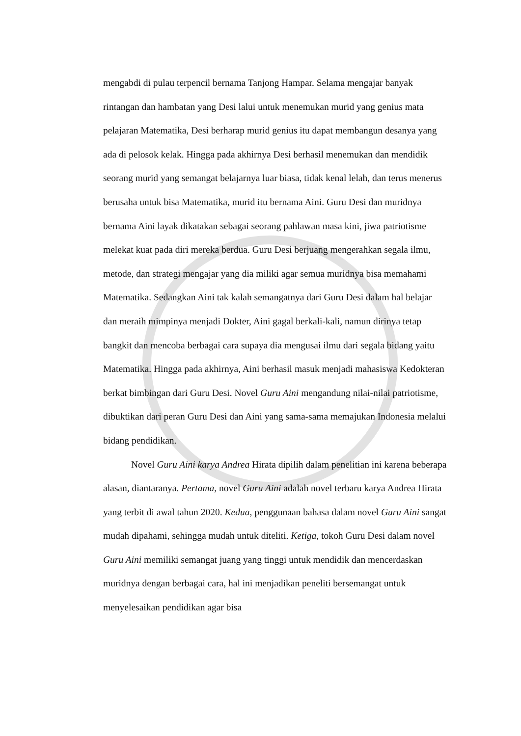mengabdi di pulau terpencil bernama Tanjong Hampar. Selama mengajar banyak rintangan dan hambatan yang Desi lalui untuk menemukan murid yang genius mata pelajaran Matematika, Desi berharap murid genius itu dapat membangun desanya yang ada di pelosok kelak. Hingga pada akhirnya Desi berhasil menemukan dan mendidik seorang murid yang semangat belajarnya luar biasa, tidak kenal lelah, dan terus menerus berusaha untuk bisa Matematika, murid itu bernama Aini. Guru Desi dan muridnya bernama Aini layak dikatakan sebagai seorang pahlawan masa kini, jiwa patriotisme melekat kuat pada diri mereka berdua. Guru Desi berjuang mengerahkan segala ilmu, metode, dan strategi mengajar yang dia miliki agar semua muridnya bisa memahami Matematika. Sedangkan Aini tak kalah semangatnya dari Guru Desi dalam hal belajar dan meraih mimpinya menjadi Dokter, Aini gagal berkali-kali, namun dirinya tetap bangkit dan mencoba berbagai cara supaya dia mengusai ilmu dari segala bidang yaitu Matematika. Hingga pada akhirnya, Aini berhasil masuk menjadi mahasiswa Kedokteran berkat bimbingan dari Guru Desi. Novel Guru Aini mengandung nilai-nilai patriotisme, dibuktikan dari peran Guru Desi dan Aini yang sama-sama memajukan Indonesia melalui bidang pendidikan.
Novel Guru Aini karya Andrea Hirata dipilih dalam penelitian ini karena beberapa alasan, diantaranya. Pertama, novel Guru Aini adalah novel terbaru karya Andrea Hirata yang terbit di awal tahun 2020. Kedua, penggunaan bahasa dalam novel Guru Aini sangat mudah dipahami, sehingga mudah untuk diteliti. Ketiga, tokoh Guru Desi dalam novel Guru Aini memiliki semangat juang yang tinggi untuk mendidik dan mencerdaskan muridnya dengan berbagai cara, hal ini menjadikan peneliti bersemangat untuk menyelesaikan pendidikan agar bisa